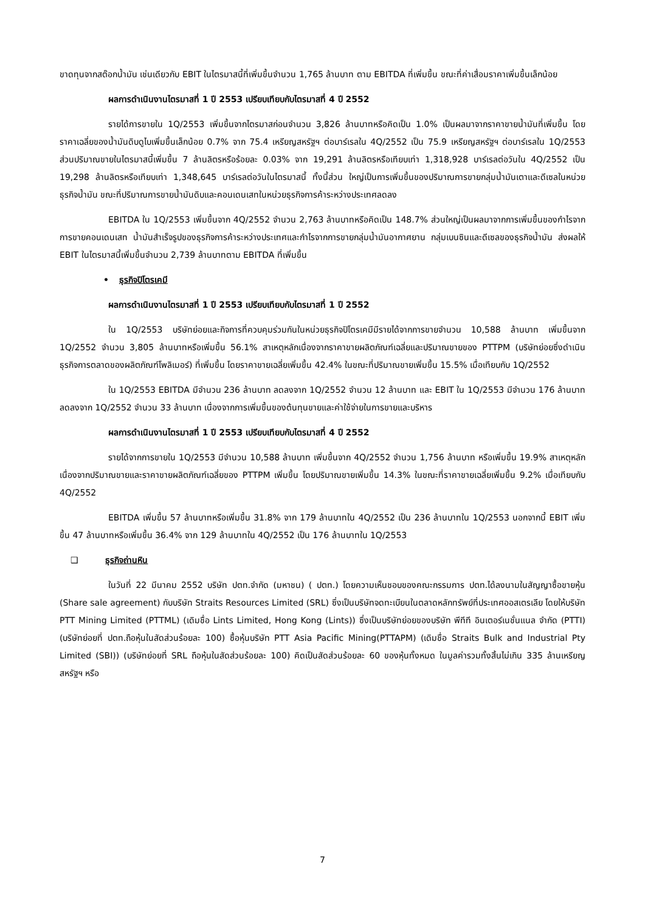ขาดทุนจากสต๊อกน้ำมัน เช่นเดียวกับ EBIT ในไตรมาสนี้ที่เพิ่มขึ้นจำนวน 1,765 ล้านบาท ตาม EBITDA ที่เพิ่มขึ้น ขณะที่ค่าเสื่อมราคาเพิ่มขึ้นเล็กน้อย
ผลการดำเนินงานไตรมาสที่ 1 ปี 2553 เปรียบเทียบกับไตรมาสที่ 4 ปี 2552
รายได้การขายใน 1Q/2553 เพิ่มขึ้นจากไตรมาสก่อนจำนวน 3,826 ล้านบาทหรือคิดเป็น 1.0% เป็นผลมาจากราคาขายน้ำมันที่เพิ่มขึ้น โดยราคาเฉลี่ยของน้ำมันดิบดูไบเพิ่มขึ้นเล็กน้อย 0.7% จาก 75.4 เหรียญสหรัฐฯ ต่อบาร์เรลใน 4Q/2552 เป็น 75.9 เหรียญสหรัฐฯ ต่อบาร์เรลใน 1Q/2553 ส่วนปริมาณขายในไตรมาสนี้เพิ่มขึ้น 7 ล้านลิตรหรือร้อยละ 0.03% จาก 19,291 ล้านลิตรหรือเทียบเท่า 1,318,928 บาร์เรลต่อวันใน 4Q/2552 เป็น 19,298 ล้านลิตรหรือเทียบเท่า 1,348,645 บาร์เรลต่อวันในไตรมาสนี้ ทั้งนี้ส่วน ใหญ่เป็นการเพิ่มขึ้นของปริมาณการขายกลุ่มน้ำมันเตาและดีเซลในหน่วยธุรกิจน้ำมัน ขณะที่ปริมาณการขายน้ำมันดิบและคอนเดนเสทในหน่วยธุรกิจการค้าระหว่างประเทศลดลง
EBITDA ใน 1Q/2553 เพิ่มขึ้นจาก 4Q/2552 จำนวน 2,763 ล้านบาทหรือคิดเป็น 148.7% ส่วนใหญ่เป็นผลมาจากการเพิ่มขึ้นของกำไรจากการขายคอนเดนเสท น้ำมันสำเร็จรูปของธุรกิจการค้าระหว่างประเทศและกำไรจากการขายกลุ่มน้ำมันอากาศยาน กลุ่มเบนซินและดีเซลของธุรกิจน้ำมัน ส่งผลให้ EBIT ในไตรมาสนี้เพิ่มขึ้นจำนวน 2,739 ล้านบาทตาม EBITDA ที่เพิ่มขึ้น
• ธุรกิจปิโตรเคมี
ผลการดำเนินงานไตรมาสที่ 1 ปี 2553 เปรียบเทียบกับไตรมาสที่ 1 ปี 2552
ใน 1Q/2553 บริษัทย่อยและกิจการที่ควบคุมร่วมกันในหน่วยธุรกิจปิโตรเคมีมีรายได้จากการขายจำนวน 10,588 ล้านบาท เพิ่มขึ้นจาก 1Q/2552 จำนวน 3,805 ล้านบาทหรือเพิ่มขึ้น 56.1% สาเหตุหลักเนื่องจากราคาขายผลิตภัณฑ์เฉลี่ยและปริมาณขายของ PTTPM (บริษัทย่อยซึ่งดำเนินธุรกิจการตลาดของผลิตภัณฑ์โพลิเมอร์) ที่เพิ่มขึ้น โดยราคาขายเฉลี่ยเพิ่มขึ้น 42.4% ในขณะที่ปริมาณขายเพิ่มขึ้น 15.5% เมื่อเทียบกับ 1Q/2552
ใน 1Q/2553 EBITDA มีจำนวน 236 ล้านบาท ลดลงจาก 1Q/2552 จำนวน 12 ล้านบาท และ EBIT ใน 1Q/2553 มีจำนวน 176 ล้านบาท ลดลงจาก 1Q/2552 จำนวน 33 ล้านบาท เนื่องจากการเพิ่มขึ้นของต้นทุนขายและค่าใช้จ่ายในการขายและบริหาร
ผลการดำเนินงานไตรมาสที่ 1 ปี 2553 เปรียบเทียบกับไตรมาสที่ 4 ปี 2552
รายได้จากการขายใน 1Q/2553 มีจำนวน 10,588 ล้านบาท เพิ่มขึ้นจาก 4Q/2552 จำนวน 1,756 ล้านบาท หรือเพิ่มขึ้น 19.9% สาเหตุหลักเนื่องจากปริมาณขายและราคาขายผลิตภัณฑ์เฉลี่ยของ PTTPM เพิ่มขึ้น โดยปริมาณขายเพิ่มขึ้น 14.3% ในขณะที่ราคาขายเฉลี่ยเพิ่มขึ้น 9.2% เมื่อเทียบกับ 4Q/2552
EBITDA เพิ่มขึ้น 57 ล้านบาทหรือเพิ่มขึ้น 31.8% จาก 179 ล้านบาทใน 4Q/2552 เป็น 236 ล้านบาทใน 1Q/2553 นอกจากนี้ EBIT เพิ่มขึ้น 47 ล้านบาทหรือเพิ่มขึ้น 36.4% จาก 129 ล้านบาทใน 4Q/2552 เป็น 176 ล้านบาทใน 1Q/2553
❑ ธุรกิจถ่านหิน
ในวันที่ 22 มีนาคม 2552 บริษัท ปตท.จำกัด (มหาชน) ( ปตท.) โดยความเห็นชอบของคณะกรรมการ ปตท.ได้ลงนามในสัญญาซื้อขายหุ้น (Share sale agreement) กับบริษัท Straits Resources Limited (SRL) ซึ่งเป็นบริษัทจดทะเบียนในตลาดหลักทรัพย์ที่ประเทศออสเตรเลีย โดยให้บริษัท PTT Mining Limited (PTTML) (เดิมชื่อ Lints Limited, Hong Kong (Lints)) ซึ่งเป็นบริษัทย่อยของบริษัท พีทีที อินเตอร์เนชั่นแนล จำกัด (PTTI) (บริษัทย่อยที่ ปตท.ถือหุ้นในสัดส่วนร้อยละ 100) ซื้อหุ้นบริษัท PTT Asia Pacific Mining(PTTAPM) (เดิมชื่อ Straits Bulk and Industrial Pty Limited (SBI)) (บริษัทย่อยที่ SRL ถือหุ้นในสัดส่วนร้อยละ 100) คิดเป็นสัดส่วนร้อยละ 60 ของหุ้นทั้งหมด ในมูลค่ารวมทั้งสิ้นไม่เกิน 335 ล้านเหรียญสหรัฐฯ หรือ
7